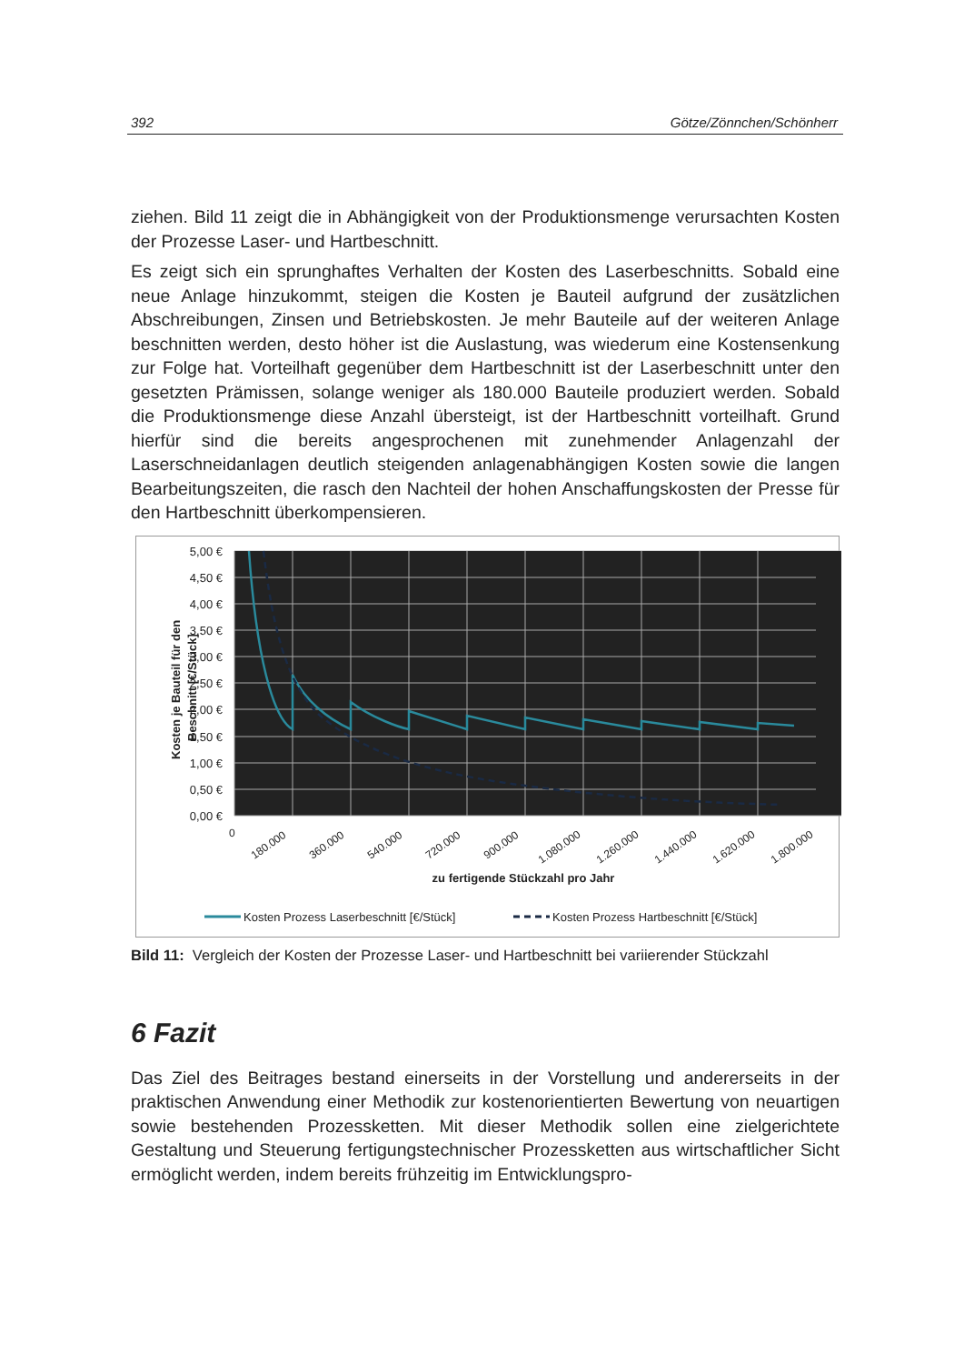392 Götze/Zönnchen/Schönherr
ziehen. Bild 11 zeigt die in Abhängigkeit von der Produktionsmenge verursachten Kosten der Prozesse Laser- und Hartbeschnitt.
Es zeigt sich ein sprunghaftes Verhalten der Kosten des Laserbeschnitts. Sobald eine neue Anlage hinzukommt, steigen die Kosten je Bauteil aufgrund der zusätzlichen Abschreibungen, Zinsen und Betriebskosten. Je mehr Bauteile auf der weiteren Anlage beschnitten werden, desto höher ist die Auslastung, was wiederum eine Kostensenkung zur Folge hat. Vorteilhaft gegenüber dem Hartbeschnitt ist der Laserbeschnitt unter den gesetzten Prämissen, solange weniger als 180.000 Bauteile produziert werden. Sobald die Produktionsmenge diese Anzahl übersteigt, ist der Hartbeschnitt vorteilhaft. Grund hierfür sind die bereits angesprochenen mit zunehmender Anlagenzahl der Laserschneidanlagen deutlich steigenden anlagenabhängigen Kosten sowie die langen Bearbeitungszeiten, die rasch den Nachteil der hohen Anschaffungskosten der Presse für den Hartbeschnitt überkompensieren.
5,00 €
4,50 €
4,00 €
3,50 €
3,00 €
2,50 €
2,00 €
1,50 €
1,00 €
0,50 €
0,00 €
Kosten je Bauteil für den
Beschnitt [€/Stück]
0
180.000
360.000
540.000
720.000
900.000
1.080.000
1.260.000
1.440.000
1.620.000
1.800.000
zu fertigende Stückzahl pro Jahr
Kosten Prozess Laserbeschnitt [€/Stück]
Kosten Prozess Hartbeschnitt [€/Stück]
Bild 11: Vergleich der Kosten der Prozesse Laser- und Hartbeschnitt bei variierender Stückzahl
6 Fazit
Das Ziel des Beitrages bestand einerseits in der Vorstellung und andererseits in der praktischen Anwendung einer Methodik zur kostenorientierten Bewertung von neuartigen sowie bestehenden Prozessketten. Mit dieser Methodik sollen eine zielgerichtete Gestaltung und Steuerung fertigungstechnischer Prozessketten aus wirtschaftlicher Sicht ermöglicht werden, indem bereits frühzeitig im Entwicklungspro-